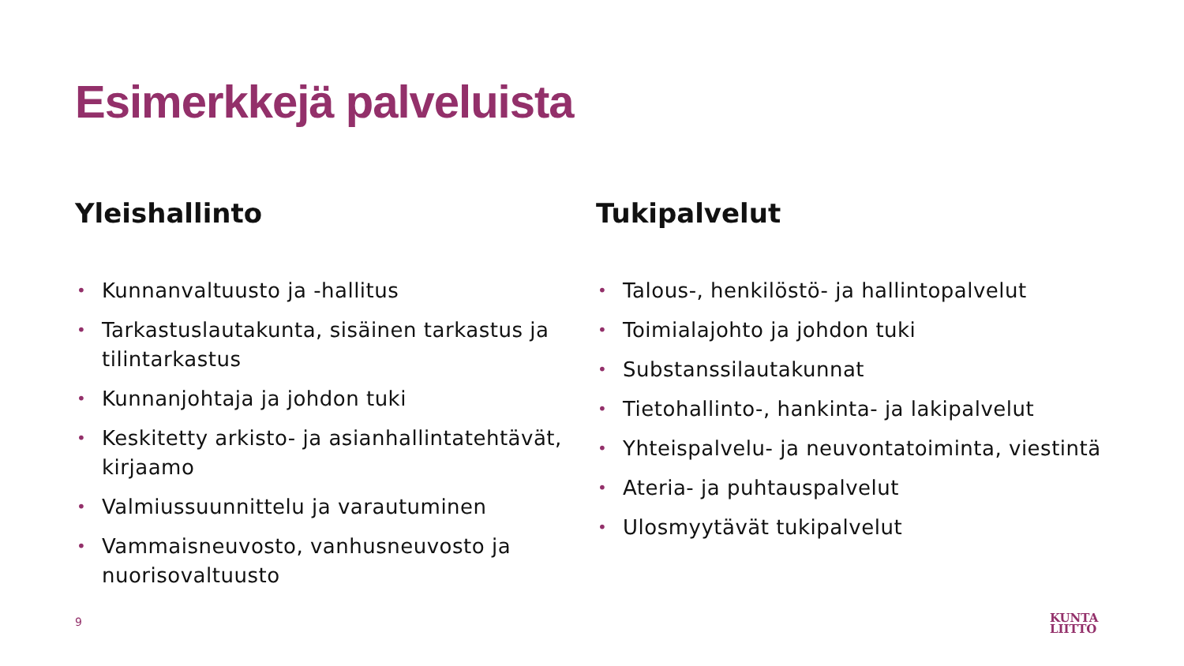Esimerkkejä palveluista
Yleishallinto
• Kunnanvaltuusto ja -hallitus
• Tarkastuslautakunta, sisäinen tarkastus ja tilintarkastus
• Kunnanjohtaja ja johdon tuki
• Keskitetty arkisto- ja asianhallintatehtävät, kirjaamo
• Valmiussuunnittelu ja varautuminen
• Vammaisneuvosto, vanhusneuvosto ja nuorisovaltuusto
Tukipalvelut
• Talous-, henkilöstö- ja hallintopalvelut
• Toimialajohto ja johdon tuki
• Substanssilautakunnat
• Tietohallinto-, hankinta- ja lakipalvelut
• Yhteispalvelu- ja neuvontatoiminta, viestintä
• Ateria- ja puhtauspalvelut
• Ulosmyytävät tukipalvelut
9
KUNTA
LIITTO